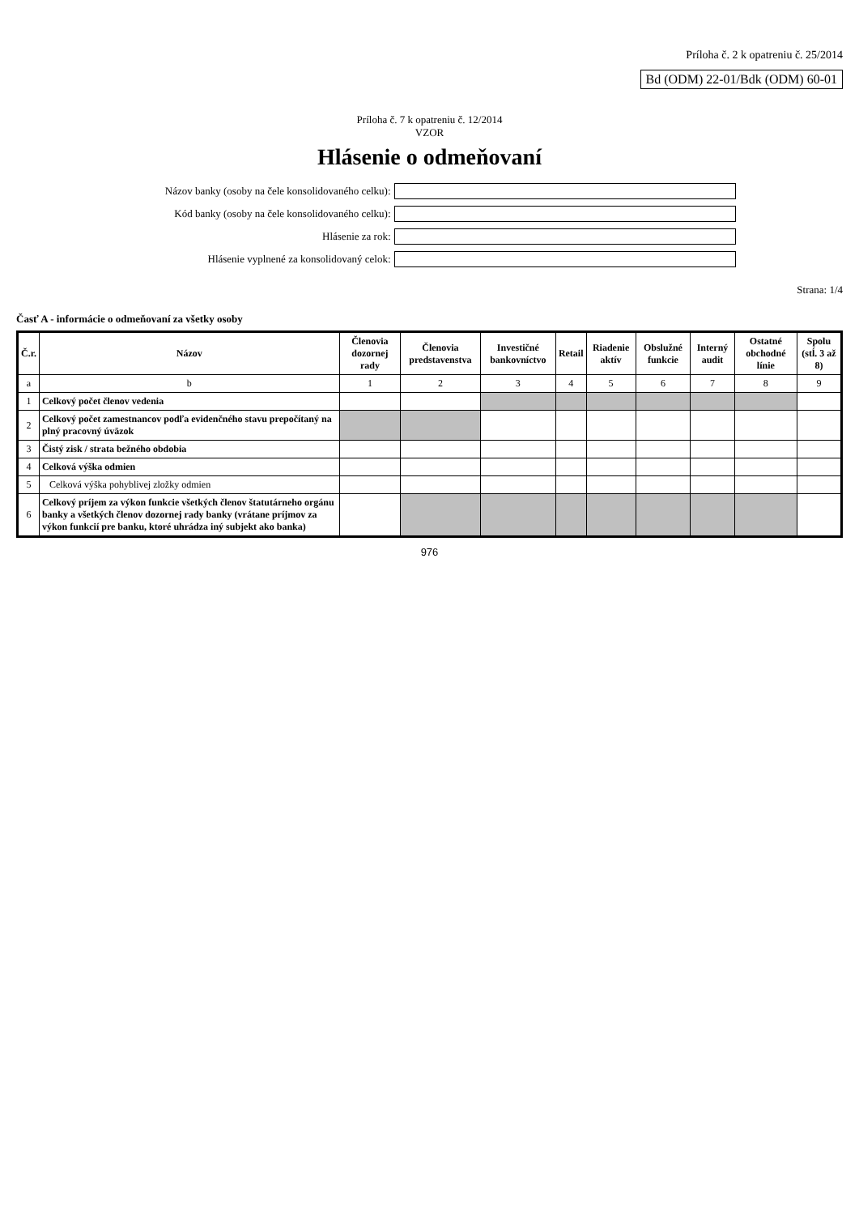Príloha č. 2 k opatreniu č. 25/2014
Bd (ODM) 22-01/Bdk (ODM) 60-01
Príloha č. 7 k opatreniu č. 12/2014
VZOR
Hlásenie o odmeňovaní
Názov banky (osoby na čele konsolidovaného celku):
Kód banky (osoby na čele konsolidovaného celku):
Hlásenie za rok:
Hlásenie vyplnené za konsolidovaný celok:
Strana: 1/4
Časť A - informácie o odmeňovaní za všetky osoby
| Č.r. | Názov | Členovia dozornej rady | Členovia predstavenstva | Investičné bankovníctvo | Retail | Riadenie aktív | Obslužné funkcie | Interný audit | Ostatné obchodné línie | Spolu (stĺ. 3 až 8) |
| --- | --- | --- | --- | --- | --- | --- | --- | --- | --- | --- |
| a | b | 1 | 2 | 3 | 4 | 5 | 6 | 7 | 8 | 9 |
| 1 | Celkový počet členov vedenia | | | | | | | | | |
| 2 | Celkový počet zamestnancov podľa evidenčného stavu prepočítaný na plný pracovný úväzok | | | | | | | | | |
| 3 | Čistý zisk / strata bežného obdobia | | | | | | | | | |
| 4 | Celková výška odmien | | | | | | | | | |
| 5 | Celková výška pohyblivej zložky odmien | | | | | | | | | |
| 6 | Celkový príjem za výkon funkcie všetkých členov štatutárneho orgánu banky a všetkých členov dozornej rady banky (vrátane príjmov za výkon funkcií pre banku, ktoré uhrádza iný subjekt ako banka) | | | | | | | | | |
976